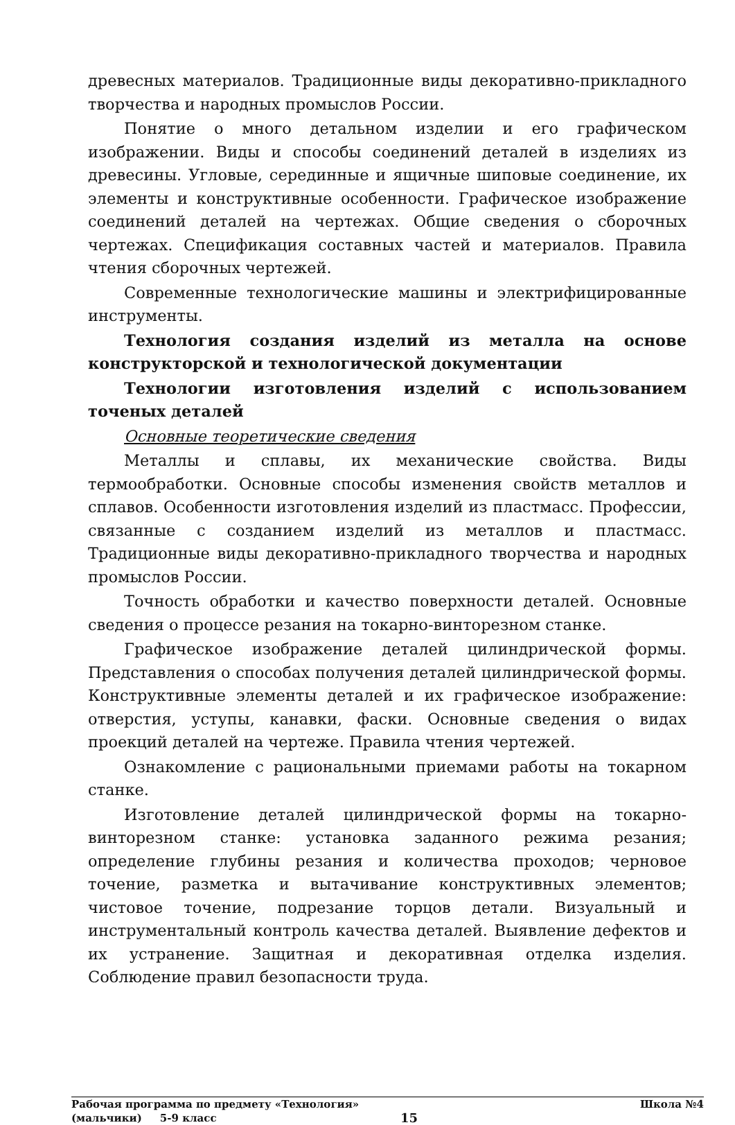древесных материалов. Традиционные виды декоративно-прикладного творчества и народных промыслов России.
Понятие о много детальном изделии и его графическом изображении. Виды и способы соединений деталей в изделиях из древесины. Угловые, серединные и ящичные шиповые соединение, их элементы и конструктивные особенности. Графическое изображение соединений деталей на чертежах. Общие сведения о сборочных чертежах. Спецификация составных частей и материалов. Правила чтения сборочных чертежей.
Современные технологические машины и электрифицированные инструменты.
Технология создания изделий из металла на основе конструкторской и технологической документации
Технологии изготовления изделий с использованием точеных деталей
Основные теоретические сведения
Металлы и сплавы, их механические свойства. Виды термообработки. Основные способы изменения свойств металлов и сплавов. Особенности изготовления изделий из пластмасс. Профессии, связанные с созданием изделий из металлов и пластмасс. Традиционные виды декоративно-прикладного творчества и народных промыслов России.
Точность обработки и качество поверхности деталей. Основные сведения о процессе резания на токарно-винторезном станке.
Графическое изображение деталей цилиндрической формы. Представления о способах получения деталей цилиндрической формы. Конструктивные элементы деталей и их графическое изображение: отверстия, уступы, канавки, фаски. Основные сведения о видах проекций деталей на чертеже. Правила чтения чертежей.
Ознакомление с рациональными приемами работы на токарном станке.
Изготовление деталей цилиндрической формы на токарно-винторезном станке: установка заданного режима резания; определение глубины резания и количества проходов; черновое точение, разметка и вытачивание конструктивных элементов; чистовое точение, подрезание торцов детали. Визуальный и инструментальный контроль качества деталей. Выявление дефектов и их устранение. Защитная и декоративная отделка изделия. Соблюдение правил безопасности труда.
Рабочая программа по предмету «Технология» Школа №4
(мальчики) 5-9 класс 15